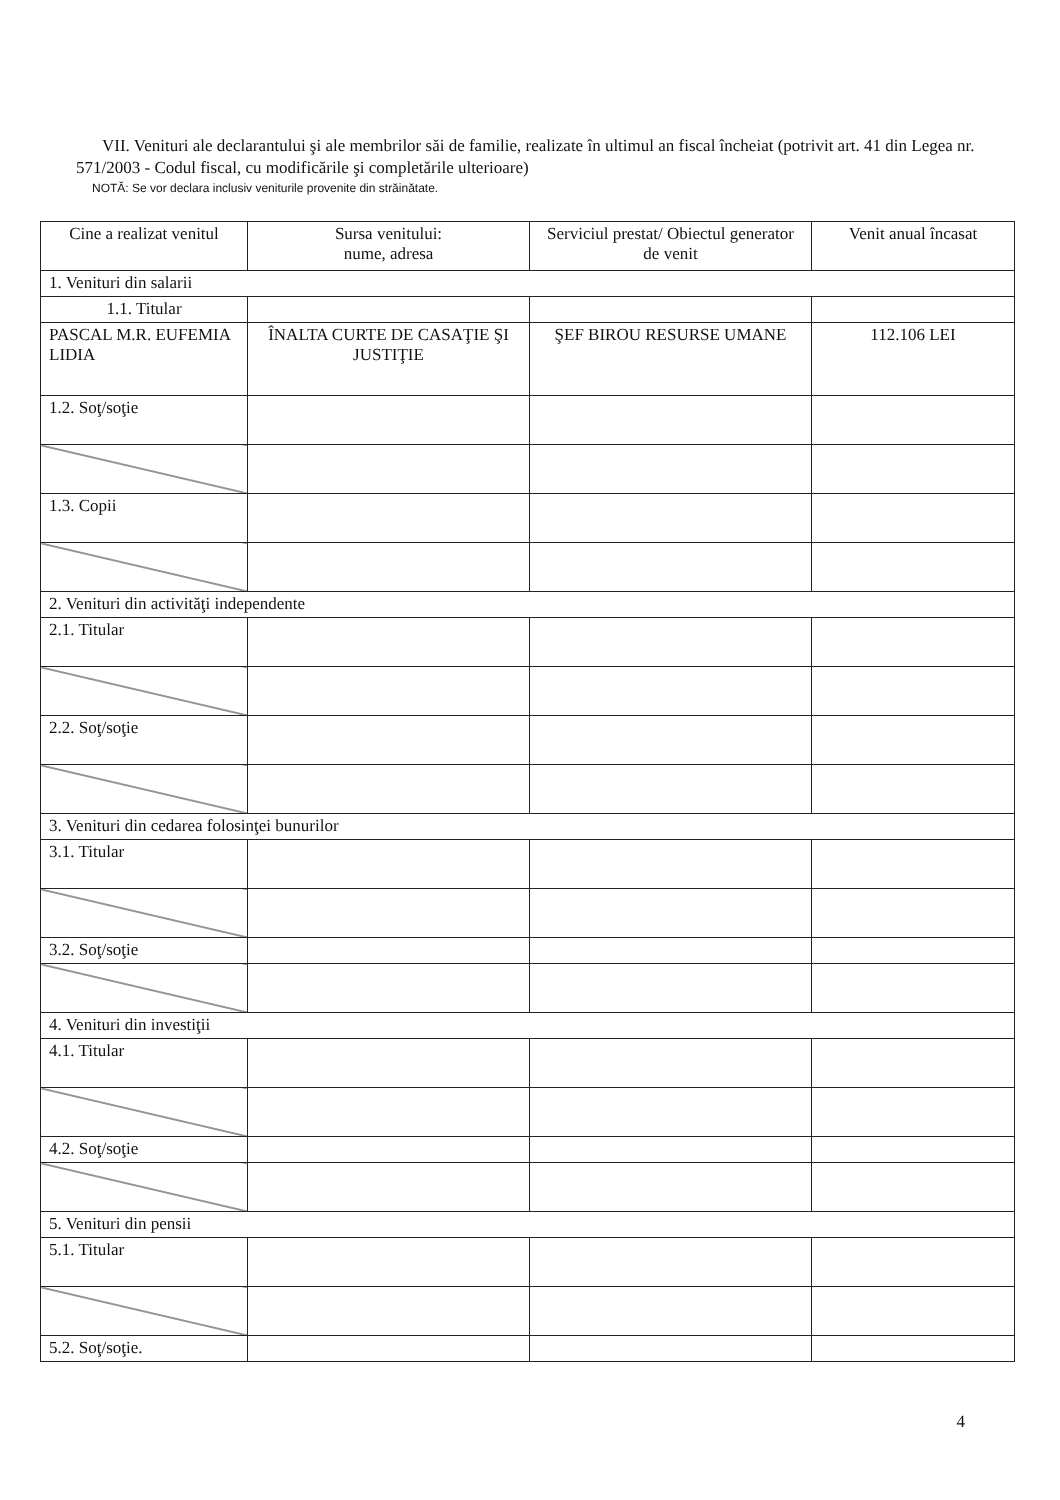VII. Venituri ale declarantului şi ale membrilor săi de familie, realizate în ultimul an fiscal încheiat (potrivit art. 41 din Legea nr. 571/2003 - Codul fiscal, cu modificările şi completările ulterioare)
NOTĂ: Se vor declara inclusiv veniturile provenite din străinătate.
| Cine a realizat venitul | Sursa venitului: nume, adresa | Serviciul prestat/ Obiectul generator de venit | Venit anual încasat |
| --- | --- | --- | --- |
| 1. Venituri din salarii | | | |
| 1.1. Titular | | | |
| PASCAL M.R. EUFEMIA LIDIA | ÎNALTA CURTE DE CASAŢIE ŞI JUSTIŢIE | ŞEF BIROU RESURSE UMANE | 112.106 LEI |
| 1.2. Soţ/soţie | | | |
| 1.3. Copii | | | |
| 2. Venituri din activităţi independente | | | |
| 2.1. Titular | | | |
| 2.2. Soţ/soţie | | | |
| 3. Venituri din cedarea folosinţei bunurilor | | | |
| 3.1. Titular | | | |
| 3.2. Soţ/soţie | | | |
| 4. Venituri din investiţii | | | |
| 4.1. Titular | | | |
| 4.2. Soţ/soţie | | | |
| 5. Venituri din pensii | | | |
| 5.1. Titular | | | |
| 5.2. Soţ/soţie. | | | |
4